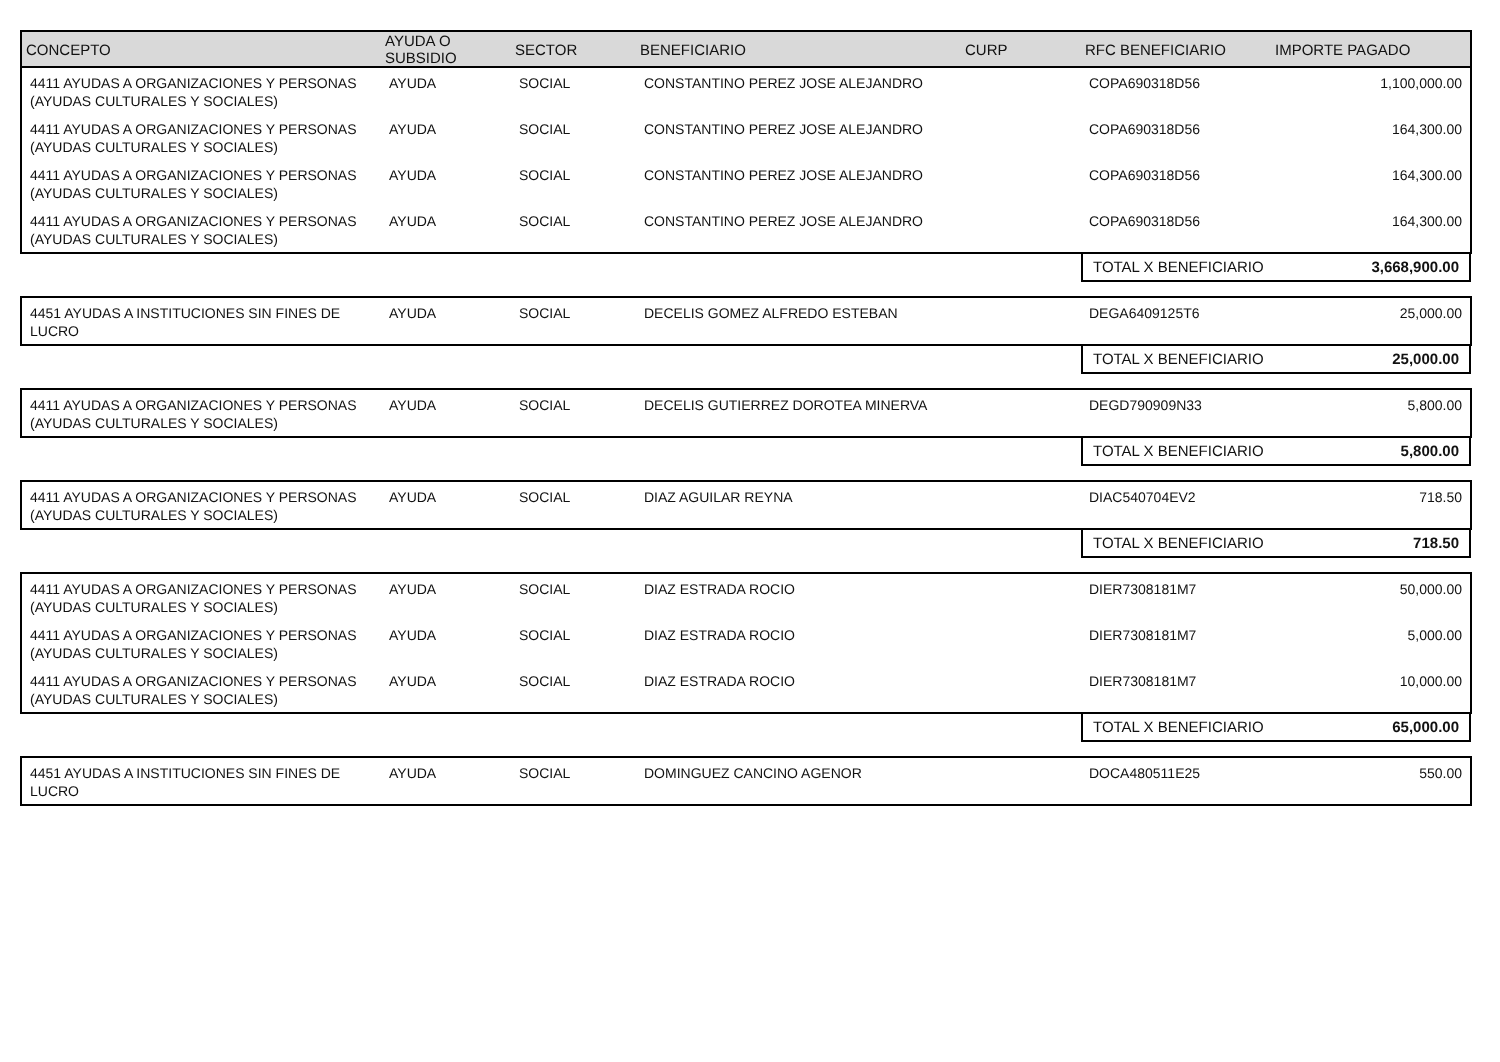| CONCEPTO | AYUDA O SUBSIDIO | SECTOR | BENEFICIARIO | CURP | RFC BENEFICIARIO | IMPORTE PAGADO |
| --- | --- | --- | --- | --- | --- | --- |
| 4411 AYUDAS A ORGANIZACIONES Y PERSONAS (AYUDAS CULTURALES Y SOCIALES) | AYUDA | SOCIAL | CONSTANTINO PEREZ JOSE ALEJANDRO | | COPA690318D56 | 1,100,000.00 |
| 4411 AYUDAS A ORGANIZACIONES Y PERSONAS (AYUDAS CULTURALES Y SOCIALES) | AYUDA | SOCIAL | CONSTANTINO PEREZ JOSE ALEJANDRO | | COPA690318D56 | 164,300.00 |
| 4411 AYUDAS A ORGANIZACIONES Y PERSONAS (AYUDAS CULTURALES Y SOCIALES) | AYUDA | SOCIAL | CONSTANTINO PEREZ JOSE ALEJANDRO | | COPA690318D56 | 164,300.00 |
| 4411 AYUDAS A ORGANIZACIONES Y PERSONAS (AYUDAS CULTURALES Y SOCIALES) | AYUDA | SOCIAL | CONSTANTINO PEREZ JOSE ALEJANDRO | | COPA690318D56 | 164,300.00 |
| | | | | | TOTAL X BENEFICIARIO 3,668,900.00 | |
| 4451 AYUDAS A INSTITUCIONES SIN FINES DE LUCRO | AYUDA | SOCIAL | DECELIS GOMEZ ALFREDO ESTEBAN | | DEGA6409125T6 | 25,000.00 |
| | | | | | TOTAL X BENEFICIARIO 25,000.00 | |
| 4411 AYUDAS A ORGANIZACIONES Y PERSONAS (AYUDAS CULTURALES Y SOCIALES) | AYUDA | SOCIAL | DECELIS GUTIERREZ DOROTEA MINERVA | | DEGD790909N33 | 5,800.00 |
| | | | | | TOTAL X BENEFICIARIO 5,800.00 | |
| 4411 AYUDAS A ORGANIZACIONES Y PERSONAS (AYUDAS CULTURALES Y SOCIALES) | AYUDA | SOCIAL | DIAZ AGUILAR REYNA | | DIAC540704EV2 | 718.50 |
| | | | | | TOTAL X BENEFICIARIO 718.50 | |
| 4411 AYUDAS A ORGANIZACIONES Y PERSONAS (AYUDAS CULTURALES Y SOCIALES) | AYUDA | SOCIAL | DIAZ ESTRADA ROCIO | | DIER7308181M7 | 50,000.00 |
| 4411 AYUDAS A ORGANIZACIONES Y PERSONAS (AYUDAS CULTURALES Y SOCIALES) | AYUDA | SOCIAL | DIAZ ESTRADA ROCIO | | DIER7308181M7 | 5,000.00 |
| 4411 AYUDAS A ORGANIZACIONES Y PERSONAS (AYUDAS CULTURALES Y SOCIALES) | AYUDA | SOCIAL | DIAZ ESTRADA ROCIO | | DIER7308181M7 | 10,000.00 |
| | | | | | TOTAL X BENEFICIARIO 65,000.00 | |
| 4451 AYUDAS A INSTITUCIONES SIN FINES DE LUCRO | AYUDA | SOCIAL | DOMINGUEZ CANCINO AGENOR | | DOCA480511E25 | 550.00 |